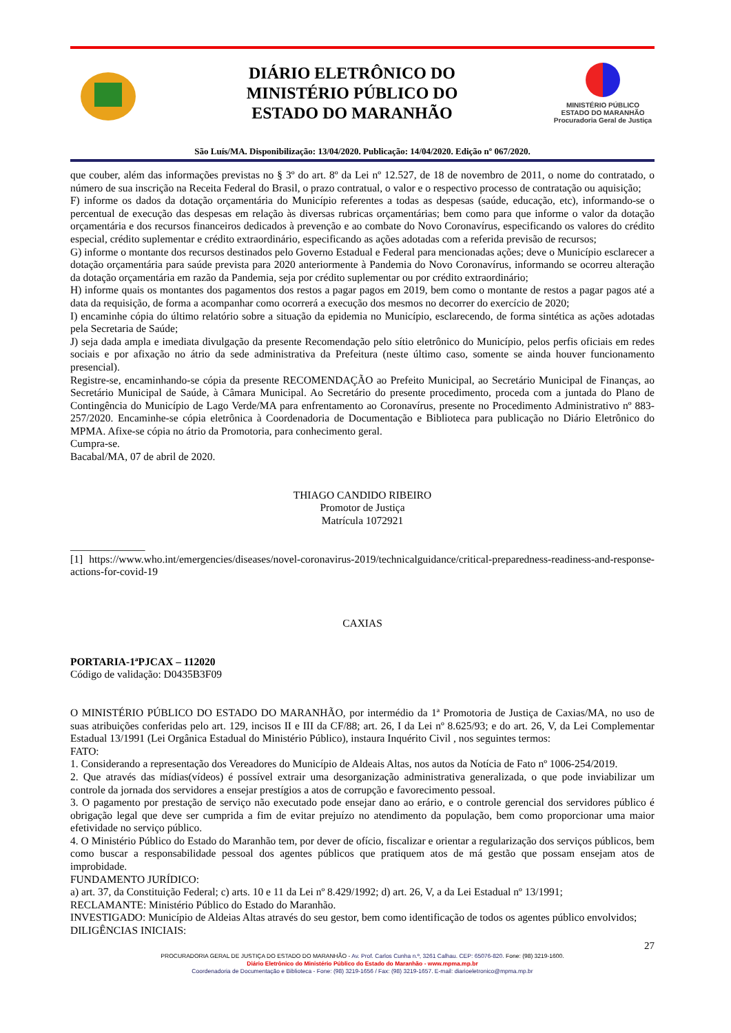DIÁRIO ELETRÔNICO DO
MINISTÉRIO PÚBLICO DO
ESTADO DO MARANHÃO
MINISTÉRIO PÚBLICO
ESTADO DO MARANHÃO
Procuradoria Geral de Justiça
São Luís/MA. Disponibilização: 13/04/2020. Publicação: 14/04/2020. Edição nº 067/2020.
que couber, além das informações previstas no § 3º do art. 8º da Lei nº 12.527, de 18 de novembro de 2011, o nome do contratado, o número de sua inscrição na Receita Federal do Brasil, o prazo contratual, o valor e o respectivo processo de contratação ou aquisição;
F) informe os dados da dotação orçamentária do Município referentes a todas as despesas (saúde, educação, etc), informando-se o percentual de execução das despesas em relação às diversas rubricas orçamentárias; bem como para que informe o valor da dotação orçamentária e dos recursos financeiros dedicados à prevenção e ao combate do Novo Coronavírus, especificando os valores do crédito especial, crédito suplementar e crédito extraordinário, especificando as ações adotadas com a referida previsão de recursos;
G) informe o montante dos recursos destinados pelo Governo Estadual e Federal para mencionadas ações; deve o Município esclarecer a dotação orçamentária para saúde prevista para 2020 anteriormente à Pandemia do Novo Coronavírus, informando se ocorreu alteração da dotação orçamentária em razão da Pandemia, seja por crédito suplementar ou por crédito extraordinário;
H) informe quais os montantes dos pagamentos dos restos a pagar pagos em 2019, bem como o montante de restos a pagar pagos até a data da requisição, de forma a acompanhar como ocorrerá a execução dos mesmos no decorrer do exercício de 2020;
I) encaminhe cópia do último relatório sobre a situação da epidemia no Município, esclarecendo, de forma sintética as ações adotadas pela Secretaria de Saúde;
J) seja dada ampla e imediata divulgação da presente Recomendação pelo sítio eletrônico do Município, pelos perfis oficiais em redes sociais e por afixação no átrio da sede administrativa da Prefeitura (neste último caso, somente se ainda houver funcionamento presencial).
Registre-se, encaminhando-se cópia da presente RECOMENDAÇÃO ao Prefeito Municipal, ao Secretário Municipal de Finanças, ao Secretário Municipal de Saúde, à Câmara Municipal. Ao Secretário do presente procedimento, proceda com a juntada do Plano de Contingência do Município de Lago Verde/MA para enfrentamento ao Coronavírus, presente no Procedimento Administrativo nº 883-257/2020. Encaminhe-se cópia eletrônica à Coordenadoria de Documentação e Biblioteca para publicação no Diário Eletrônico do MPMA. Afixe-se cópia no átrio da Promotoria, para conhecimento geral.
Cumpra-se.
Bacabal/MA, 07 de abril de 2020.
THIAGO CANDIDO RIBEIRO
Promotor de Justiça
Matrícula 1072921
______________
[1] https://www.who.int/emergencies/diseases/novel-coronavirus-2019/technicalguidance/critical-preparedness-readiness-and-response-actions-for-covid-19
CAXIAS
PORTARIA-1ªPJCAX – 112020
Código de validação: D0435B3F09
O MINISTÉRIO PÚBLICO DO ESTADO DO MARANHÃO, por intermédio da 1ª Promotoria de Justiça de Caxias/MA, no uso de suas atribuições conferidas pelo art. 129, incisos II e III da CF/88; art. 26, I da Lei nº 8.625/93; e do art. 26, V, da Lei Complementar Estadual 13/1991 (Lei Orgânica Estadual do Ministério Público), instaura Inquérito Civil , nos seguintes termos:
FATO:
1. Considerando a representação dos Vereadores do Município de Aldeais Altas, nos autos da Notícia de Fato nº 1006-254/2019.
2. Que através das mídias(vídeos) é possível extrair uma desorganização administrativa generalizada, o que pode inviabilizar um controle da jornada dos servidores a ensejar prestígios a atos de corrupção e favorecimento pessoal.
3. O pagamento por prestação de serviço não executado pode ensejar dano ao erário, e o controle gerencial dos servidores público é obrigação legal que deve ser cumprida a fim de evitar prejuízo no atendimento da população, bem como proporcionar uma maior efetividade no serviço público.
4. O Ministério Público do Estado do Maranhão tem, por dever de ofício, fiscalizar e orientar a regularização dos serviços públicos, bem como buscar a responsabilidade pessoal dos agentes públicos que pratiquem atos de má gestão que possam ensejam atos de improbidade.
FUNDAMENTO JURÍDICO:
a) art. 37, da Constituição Federal; c) arts. 10 e 11 da Lei nº 8.429/1992; d) art. 26, V, a da Lei Estadual nº 13/1991;
RECLAMANTE: Ministério Público do Estado do Maranhão.
INVESTIGADO: Município de Aldeias Altas através do seu gestor, bem como identificação de todos os agentes público envolvidos;
DILIGÊNCIAS INICIAIS:
27
PROCURADORIA GERAL DE JUSTIÇA DO ESTADO DO MARANHÃO - Av. Prof. Carlos Cunha n.º, 3261 Calhau. CEP: 65076-820. Fone: (98) 3219-1600.
Diário Eletrônico do Ministério Público do Estado do Maranhão - www.mpma.mp.br
Coordenadoria de Documentação e Biblioteca - Fone: (98) 3219-1656 / Fax: (98) 3219-1657. E-mail: diarioeletronico@mpma.mp.br